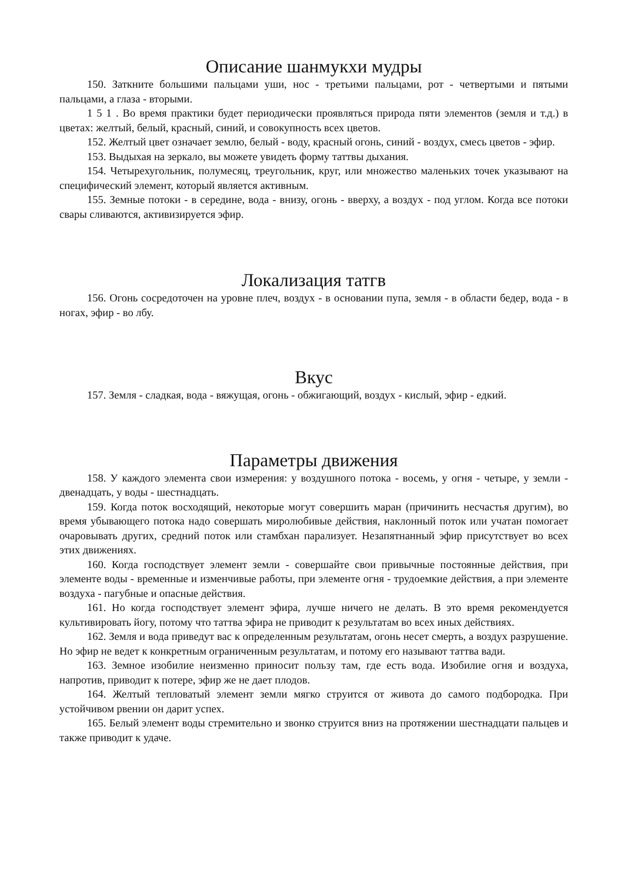Описание шанмукхи мудры
150. Заткните большими пальцами уши, нос - третьими пальцами, рот - четвертыми и пятыми пальцами, а глаза - вторыми.
1 5 1 . Во время практики будет периодически проявляться природа пяти элементов (земля и т.д.) в цветах: желтый, белый, красный, синий, и совокупность всех цветов.
152. Желтый цвет означает землю, белый - воду, красный огонь, синий - воздух, смесь цветов - эфир.
153. Выдыхая на зеркало, вы можете увидеть форму таттвы дыхания.
154. Четырехугольник, полумесяц, треугольник, круг, или множество маленьких точек указывают на специфический элемент, который является активным.
155. Земные потоки - в середине, вода - внизу, огонь - вверху, а воздух - под углом. Когда все потоки свары сливаются, активизируется эфир.
Локализация татгв
156. Огонь сосредоточен на уровне плеч, воздух - в основании пупа, земля - в области бедер, вода - в ногах, эфир - во лбу.
Вкус
157. Земля - сладкая, вода - вяжущая, огонь - обжигающий, воздух - кислый, эфир - едкий.
Параметры движения
158. У каждого элемента свои измерения: у воздушного потока - восемь, у огня - четыре, у земли - двенадцать, у воды - шестнадцать.
159. Когда поток восходящий, некоторые могут совершить маран (причинить несчастья другим), во время убывающего потока надо совершать миролюбивые действия, наклонный поток или учатан помогает очаровывать других, средний поток или стамбхан парализует. Незапятнанный эфир присутствует во всех этих движениях.
160. Когда господствует элемент земли - совершайте свои привычные постоянные действия, при элементе воды - временные и изменчивые работы, при элементе огня - трудоемкие действия, а при элементе воздуха - пагубные и опасные действия.
161. Но когда господствует элемент эфира, лучше ничего не делать. В это время рекомендуется культивировать йогу, потому что таттва эфира не приводит к результатам во всех иных действиях.
162. Земля и вода приведут вас к определенным результатам, огонь несет смерть, а воздух разрушение. Но эфир не ведет к конкретным ограниченным результатам, и потому его называют таттва вади.
163. Земное изобилие неизменно приносит пользу там, где есть вода. Изобилие огня и воздуха, напротив, приводит к потере, эфир же не дает плодов.
164. Желтый тепловатый элемент земли мягко струится от живота до самого подбородка. При устойчивом рвении он дарит успех.
165. Белый элемент воды стремительно и звонко струится вниз на протяжении шестнадцати пальцев и также приводит к удаче.